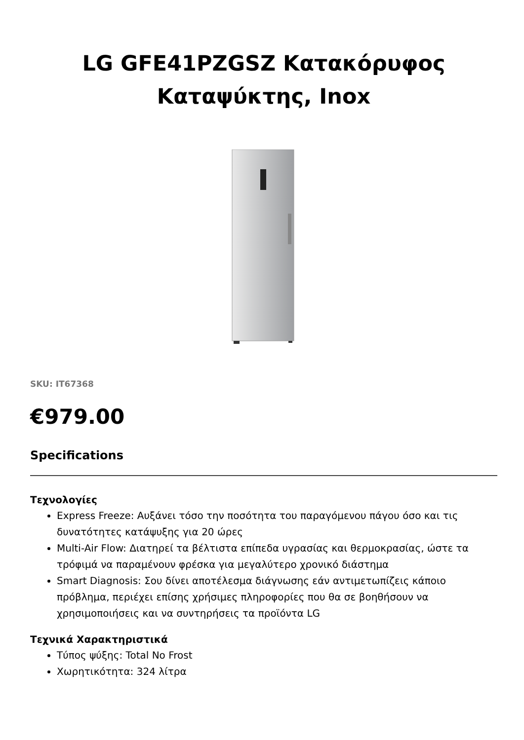LG GFE41PZGSZ Κατακόρυφος
Καταψύκτης, Inox
SKU: IT67368
€979.00
Specifications
Τεχνολογίες
Express Freeze: Αυξάνει τόσο την ποσότητα του παραγόμενου πάγου όσο και τις δυνατότητες κατάψυξης για 20 ώρες
Multi-Air Flow: Διατηρεί τα βέλτιστα επίπεδα υγρασίας και θερμοκρασίας, ώστε τα τρόφιμά να παραμένουν φρέσκα για μεγαλύτερο χρονικό διάστημα
Smart Diagnosis: Σου δίνει αποτέλεσμα διάγνωσης εάν αντιμετωπίζεις κάποιο πρόβλημα, περιέχει επίσης χρήσιμες πληροφορίες που θα σε βοηθήσουν να χρησιμοποιήσεις και να συντηρήσεις τα προϊόντα LG
Τεχνικά Χαρακτηριστικά
Τύπος ψύξης: Total No Frost
Χωρητικότητα: 324 λίτρα